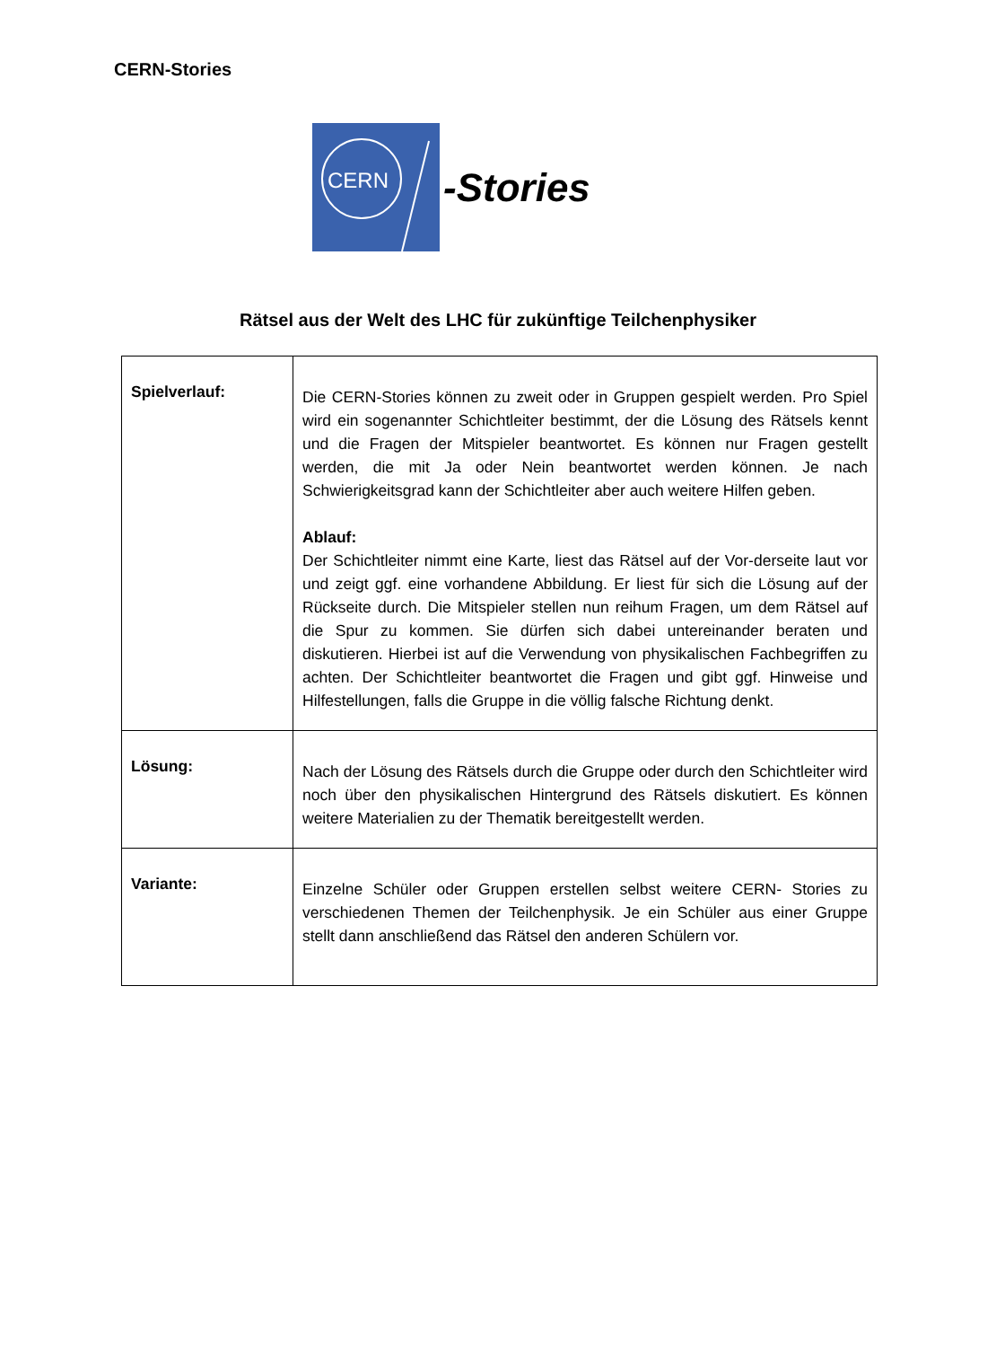CERN-Stories
CERN
-Stories
Rätsel aus der Welt des LHC für zukünftige Teilchenphysiker
| Spielverlauf: | Die CERN-Stories können zu zweit oder in Gruppen gespielt werden. Pro Spiel wird ein sogenannter Schichtleiter bestimmt, der die Lösung des Rätsels kennt und die Fragen der Mitspieler beantwortet. Es können nur Fragen gestellt werden, die mit Ja oder Nein beantwortet werden können. Je nach Schwierigkeitsgrad kann der Schichtleiter aber auch weitere Hilfen geben. Ablauf: Der Schichtleiter nimmt eine Karte, liest das Rätsel auf der Vor-derseite laut vor und zeigt ggf. eine vorhandene Abbildung. Er liest für sich die Lösung auf der Rückseite durch. Die Mitspieler stellen nun reihum Fragen, um dem Rätsel auf die Spur zu kommen. Sie dürfen sich dabei untereinander beraten und diskutieren. Hierbei ist auf die Verwendung von physikalischen Fachbegriffen zu achten. Der Schichtleiter beantwortet die Fragen und gibt ggf. Hinweise und Hilfestellungen, falls die Gruppe in die völlig falsche Richtung denkt. |
| Lösung: | Nach der Lösung des Rätsels durch die Gruppe oder durch den Schichtleiter wird noch über den physikalischen Hintergrund des Rätsels diskutiert. Es können weitere Materialien zu der Thematik bereitgestellt werden. |
| Variante: | Einzelne Schüler oder Gruppen erstellen selbst weitere CERN- Stories zu verschiedenen Themen der Teilchenphysik. Je ein Schüler aus einer Gruppe stellt dann anschließend das Rätsel den anderen Schülern vor. |